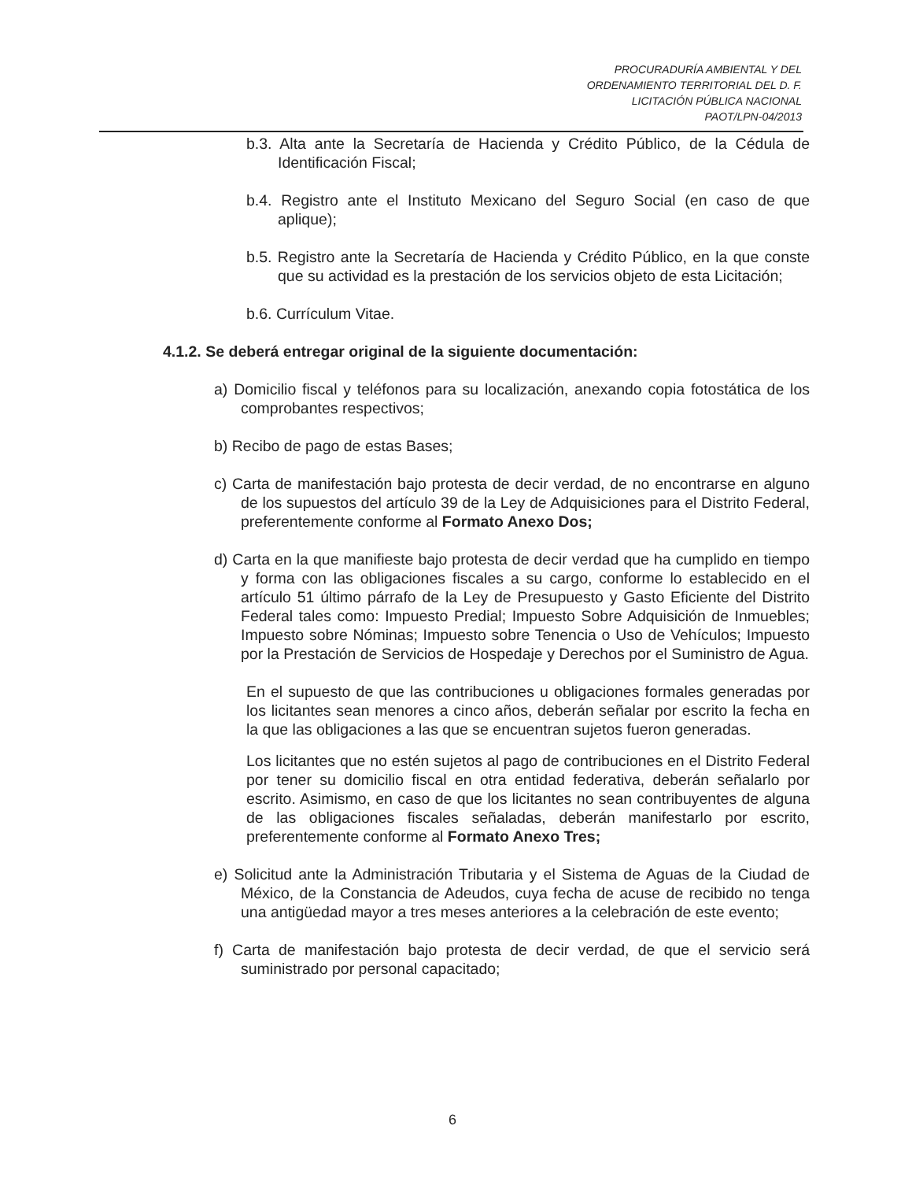PROCURADURÍA AMBIENTAL Y DEL
ORDENAMIENTO TERRITORIAL DEL D. F.
LICITACIÓN PÚBLICA NACIONAL
PAOT/LPN-04/2013
b.3. Alta ante la Secretaría de Hacienda y Crédito Público, de la Cédula de Identificación Fiscal;
b.4. Registro ante el Instituto Mexicano del Seguro Social (en caso de que aplique);
b.5. Registro ante la Secretaría de Hacienda y Crédito Público, en la que conste que su actividad es la prestación de los servicios objeto de esta Licitación;
b.6. Currículum Vitae.
4.1.2. Se deberá entregar original de la siguiente documentación:
a) Domicilio fiscal y teléfonos para su localización, anexando copia fotostática de los comprobantes respectivos;
b) Recibo de pago de estas Bases;
c) Carta de manifestación bajo protesta de decir verdad, de no encontrarse en alguno de los supuestos del artículo 39 de la Ley de Adquisiciones para el Distrito Federal, preferentemente conforme al Formato Anexo Dos;
d) Carta en la que manifieste bajo protesta de decir verdad que ha cumplido en tiempo y forma con las obligaciones fiscales a su cargo, conforme lo establecido en el artículo 51 último párrafo de la Ley de Presupuesto y Gasto Eficiente del Distrito Federal tales como: Impuesto Predial; Impuesto Sobre Adquisición de Inmuebles; Impuesto sobre Nóminas; Impuesto sobre Tenencia o Uso de Vehículos; Impuesto por la Prestación de Servicios de Hospedaje y Derechos por el Suministro de Agua.
En el supuesto de que las contribuciones u obligaciones formales generadas por los licitantes sean menores a cinco años, deberán señalar por escrito la fecha en la que las obligaciones a las que se encuentran sujetos fueron generadas.
Los licitantes que no estén sujetos al pago de contribuciones en el Distrito Federal por tener su domicilio fiscal en otra entidad federativa, deberán señalarlo por escrito. Asimismo, en caso de que los licitantes no sean contribuyentes de alguna de las obligaciones fiscales señaladas, deberán manifestarlo por escrito, preferentemente conforme al Formato Anexo Tres;
e) Solicitud ante la Administración Tributaria y el Sistema de Aguas de la Ciudad de México, de la Constancia de Adeudos, cuya fecha de acuse de recibido no tenga una antigüedad mayor a tres meses anteriores a la celebración de este evento;
f) Carta de manifestación bajo protesta de decir verdad, de que el servicio será suministrado por personal capacitado;
6